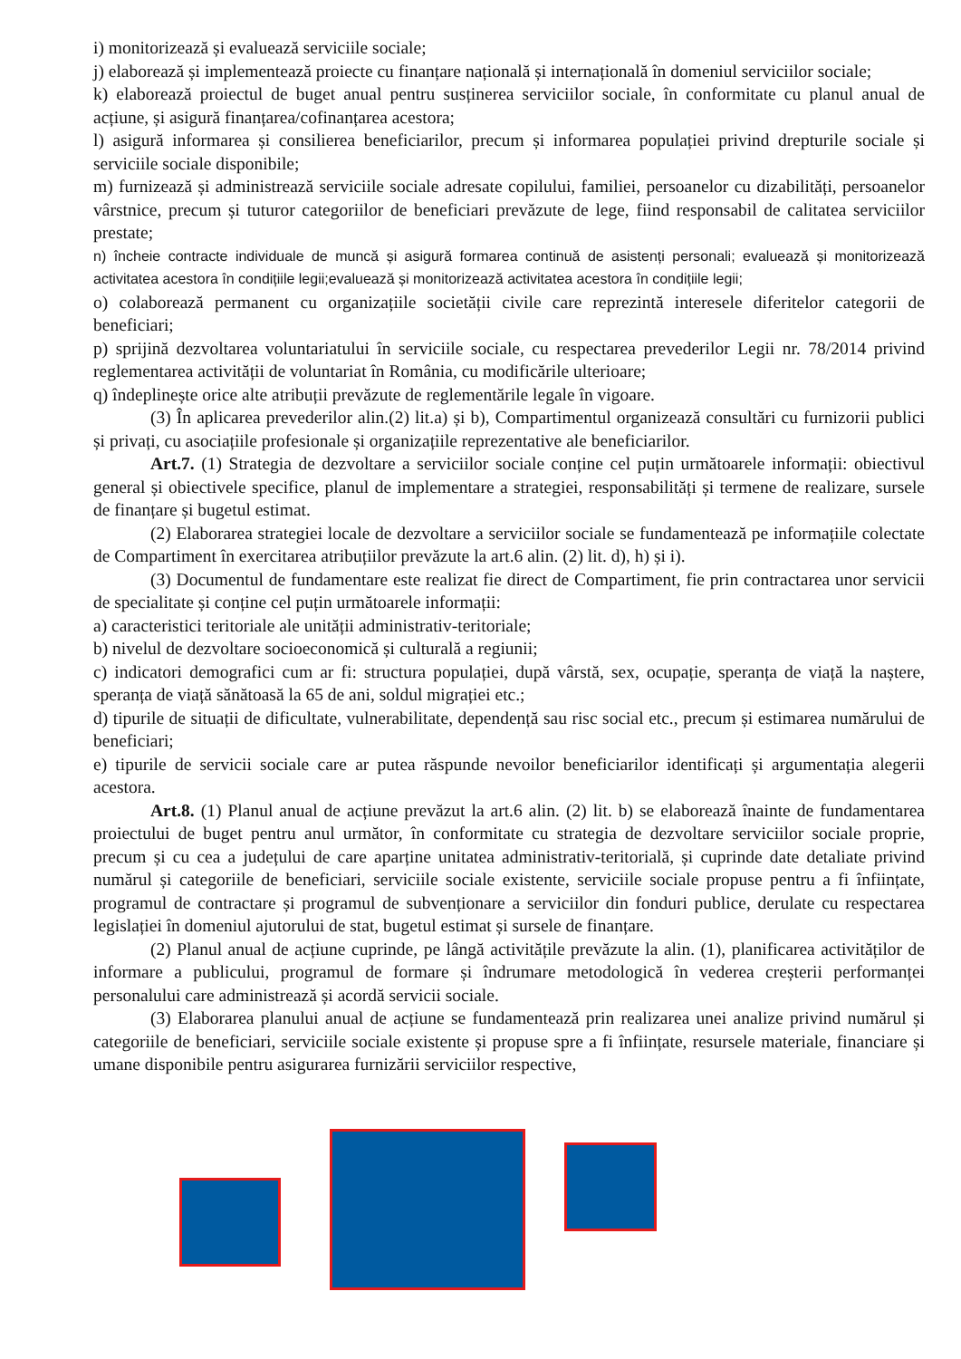i) monitorizează și evaluează serviciile sociale;
j) elaborează și implementează proiecte cu finanțare națională și internațională în domeniul serviciilor sociale;
k) elaborează proiectul de buget anual pentru susținerea serviciilor sociale, în conformitate cu planul anual de acțiune, și asigură finanțarea/cofinanțarea acestora;
l) asigură informarea și consilierea beneficiarilor, precum și informarea populației privind drepturile sociale și serviciile sociale disponibile;
m) furnizează și administrează serviciile sociale adresate copilului, familiei, persoanelor cu dizabilități, persoanelor vârstnice, precum și tuturor categoriilor de beneficiari prevăzute de lege, fiind responsabil de calitatea serviciilor prestate;
n) încheie contracte individuale de muncă și asigură formarea continuă de asistenți personali; evaluează și monitorizează activitatea acestora în condițiile legii;evaluează și monitorizează activitatea acestora în condițiile legii;
o) colaborează permanent cu organizațiile societății civile care reprezintă interesele diferitelor categorii de beneficiari;
p) sprijină dezvoltarea voluntariatului în serviciile sociale, cu respectarea prevederilor Legii nr. 78/2014 privind reglementarea activității de voluntariat în România, cu modificările ulterioare;
q) îndeplinește orice alte atribuții prevăzute de reglementările legale în vigoare.
(3) În aplicarea prevederilor alin.(2) lit.a) și b), Compartimentul organizează consultări cu furnizorii publici și privați, cu asociațiile profesionale și organizațiile reprezentative ale beneficiarilor.
Art.7. (1) Strategia de dezvoltare a serviciilor sociale conține cel puțin următoarele informații: obiectivul general și obiectivele specifice, planul de implementare a strategiei, responsabilități și termene de realizare, sursele de finanțare și bugetul estimat.
(2) Elaborarea strategiei locale de dezvoltare a serviciilor sociale se fundamentează pe informațiile colectate de Compartiment în exercitarea atribuțiilor prevăzute la art.6 alin. (2) lit. d), h) și i).
(3) Documentul de fundamentare este realizat fie direct de Compartiment, fie prin contractarea unor servicii de specialitate și conține cel puțin următoarele informații:
a) caracteristici teritoriale ale unității administrativ-teritoriale;
b) nivelul de dezvoltare socioeconomică și culturală a regiunii;
c) indicatori demografici cum ar fi: structura populației, după vârstă, sex, ocupație, speranța de viață la naștere, speranța de viață sănătoasă la 65 de ani, soldul migrației etc.;
d) tipurile de situații de dificultate, vulnerabilitate, dependență sau risc social etc., precum și estimarea numărului de beneficiari;
e) tipurile de servicii sociale care ar putea răspunde nevoilor beneficiarilor identificați și argumentația alegerii acestora.
Art.8. (1) Planul anual de acțiune prevăzut la art.6 alin. (2) lit. b) se elaborează înainte de fundamentarea proiectului de buget pentru anul următor, în conformitate cu strategia de dezvoltare serviciilor sociale proprie, precum și cu cea a județului de care aparține unitatea administrativ-teritorială, și cuprinde date detaliate privind numărul și categoriile de beneficiari, serviciile sociale existente, serviciile sociale propuse pentru a fi înființate, programul de contractare și programul de subvenționare a serviciilor din fonduri publice, derulate cu respectarea legislației în domeniul ajutorului de stat, bugetul estimat și sursele de finanțare.
(2) Planul anual de acțiune cuprinde, pe lângă activitățile prevăzute la alin. (1), planificarea activităților de informare a publicului, programul de formare și îndrumare metodologică în vederea creșterii performanței personalului care administrează și acordă servicii sociale.
(3) Elaborarea planului anual de acțiune se fundamentează prin realizarea unei analize privind numărul și categoriile de beneficiari, serviciile sociale existente și propuse spre a fi înființate, resursele materiale, financiare și umane disponibile pentru asigurarea furnizării serviciilor respective,